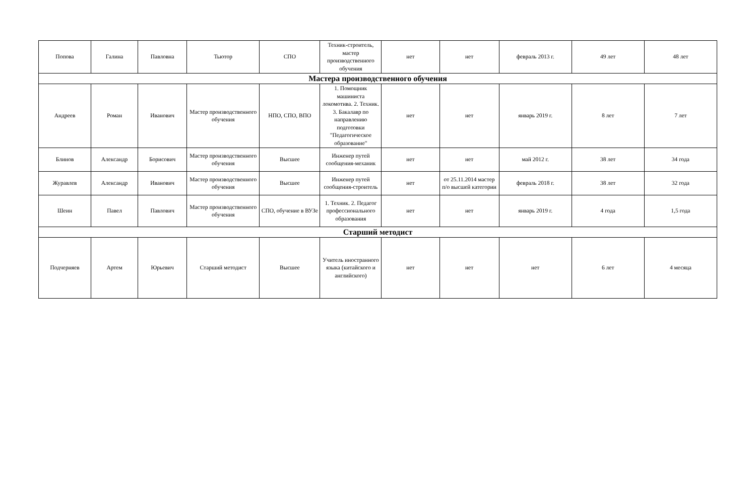| Попова | Галина | Павловна | Тьютор | СПО | Техник-строитель, мастер производственного обучения | нет | нет | февраль 2013 г. | 49 лет | 48 лет |
| Мастера производственного обучения | | | | | | | | | | |
| Андреев | Роман | Иванович | Мастер производственного обучения | НПО, СПО, ВПО | 1. Помощник машиниста локомотива. 2. Техник. 3. Бакалавр по направлению подготовки "Педагогическое образование" | нет | нет | январь 2019 г. | 8 лет | 7 лет |
| Блинов | Александр | Борисович | Мастер производственного обучения | Высшее | Инженер путей сообщения-механик | нет | нет | май 2012 г. | 38 лет | 34 года |
| Журавлев | Александр | Иванович | Мастер производственного обучения | Высшее | Инженер путей сообщения-строитель | нет | от 25.11.2014 мастер п/о высшей категории | февраль 2018 г. | 38 лет | 32 года |
| Шеин | Павел | Павлович | Мастер производственного обучения | СПО, обучение в ВУЗе | 1. Техник. 2. Педагог профессионального образования | нет | нет | январь 2019 г. | 4 года | 1,5 года |
| Старший методист | | | | | | | | | | |
| Подчерняев | Артем | Юрьевич | Старший методист | Высшее | Учитель иностранного языка (китайского и английского) | нет | нет | нет | 6 лет | 4 месяца |